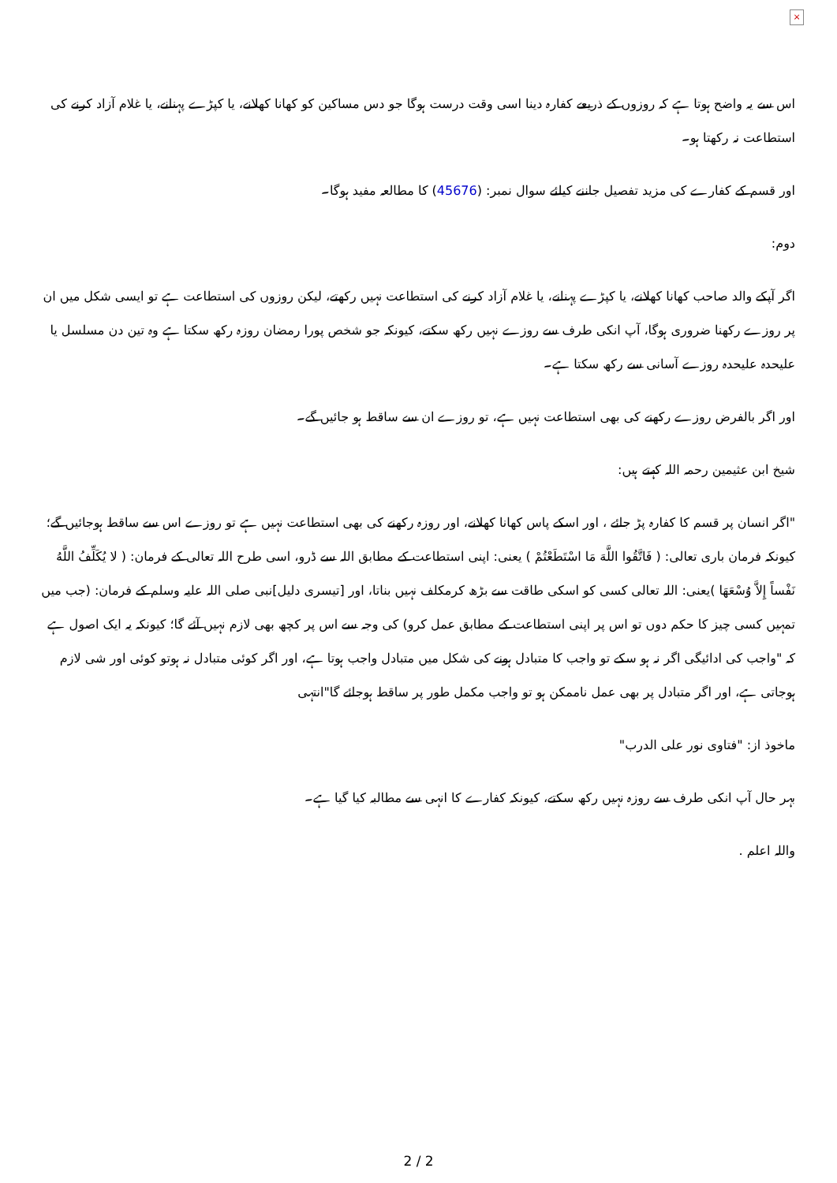×
اس سے یہ واضح ہوتا ہے کہ روزوں کے ذریعے کفارہ دینا اسی وقت درست ہوگا جو دس مساکین کو کھانا کھلانے، یا کپڑے پہنانے، یا غلام آزاد کرنے کی استطاعت نہ رکھتا ہو۔
اور قسم کے کفارے کی مزید تفصیل جاننے کیلئے سوال نمبر: (45676) کا مطالعہ مفید ہوگا۔
دوم:
اگر آپکے والد صاحب کھانا کھلانے، یا کپڑے پہنانے، یا غلام آزاد کرنے کی استطاعت نہیں رکھتے، لیکن روزوں کی استطاعت ہے تو ایسی شکل میں ان پر روزے رکھنا ضروری ہوگا، آپ انکی طرف سے روزے نہیں رکھ سکتے، کیونکہ جو شخص پورا رمضان روزہ رکھ سکتا ہے وہ تین دن مسلسل یا علیحدہ علیحدہ روزے آسانی سے رکھ سکتا ہے۔
اور اگر بالفرض روزے رکھنے کی بھی استطاعت نہیں ہے، تو روزے ان سے ساقط ہو جائیں گے۔
شیخ ابن عثیمین رحمہ اللہ کہتے ہیں:
"اگر انسان پر قسم کا کفارہ پڑ جائے ، اور اسکے پاس کھانا کھلانے، اور روزہ رکھنے کی بھی استطاعت نہیں ہے تو روزے اس سے ساقط ہوجائیں گے؛ کیونکہ فرمان باری تعالی: ( فَاتَّقُوا اللَّهَ مَا اسْتَطَعْتُمْ ) یعنی: اپنی استطاعت کے مطابق اللہ سے ڈرو، اسی طرح اللہ تعالی کے فرمان: ( لا يُكَلِّفُ اللَّهُ نَفْساً إِلاَّ وُسْعَهَا )یعنی: اللہ تعالی کسی کو اسکی طاقت سے بڑھ کرمکلف نہیں بناتا، اور [تیسری دلیل]نبی صلی اللہ علیہ وسلم کے فرمان: (جب میں تمہیں کسی چیز کا حکم دوں تو اس پر اپنی استطاعت کے مطابق عمل کرو) کی وجہ سے اس پر کچھ بھی لازم نہیں آئے گا؛ کیونکہ یہ ایک اصول ہے کہ "واجب کی ادائیگی اگر نہ ہو سکے تو واجب کا متبادل ہونے کی شکل میں متبادل واجب ہوتا ہے، اور اگر کوئی متبادل نہ ہوتو کوئی اور شی لازم ہوجاتی ہے، اور اگر متبادل پر بھی عمل ناممکن ہو تو واجب مکمل طور پر ساقط ہوجائے گا"انتہی
ماخوذ از: "فتاوی نور علی الدرب"
بہر حال آپ انکی طرف سے روزہ نہیں رکھ سکتے، کیونکہ کفارے کا انہی سے مطالبہ کیا گیا ہے۔
واللہ اعلم .
2 / 2